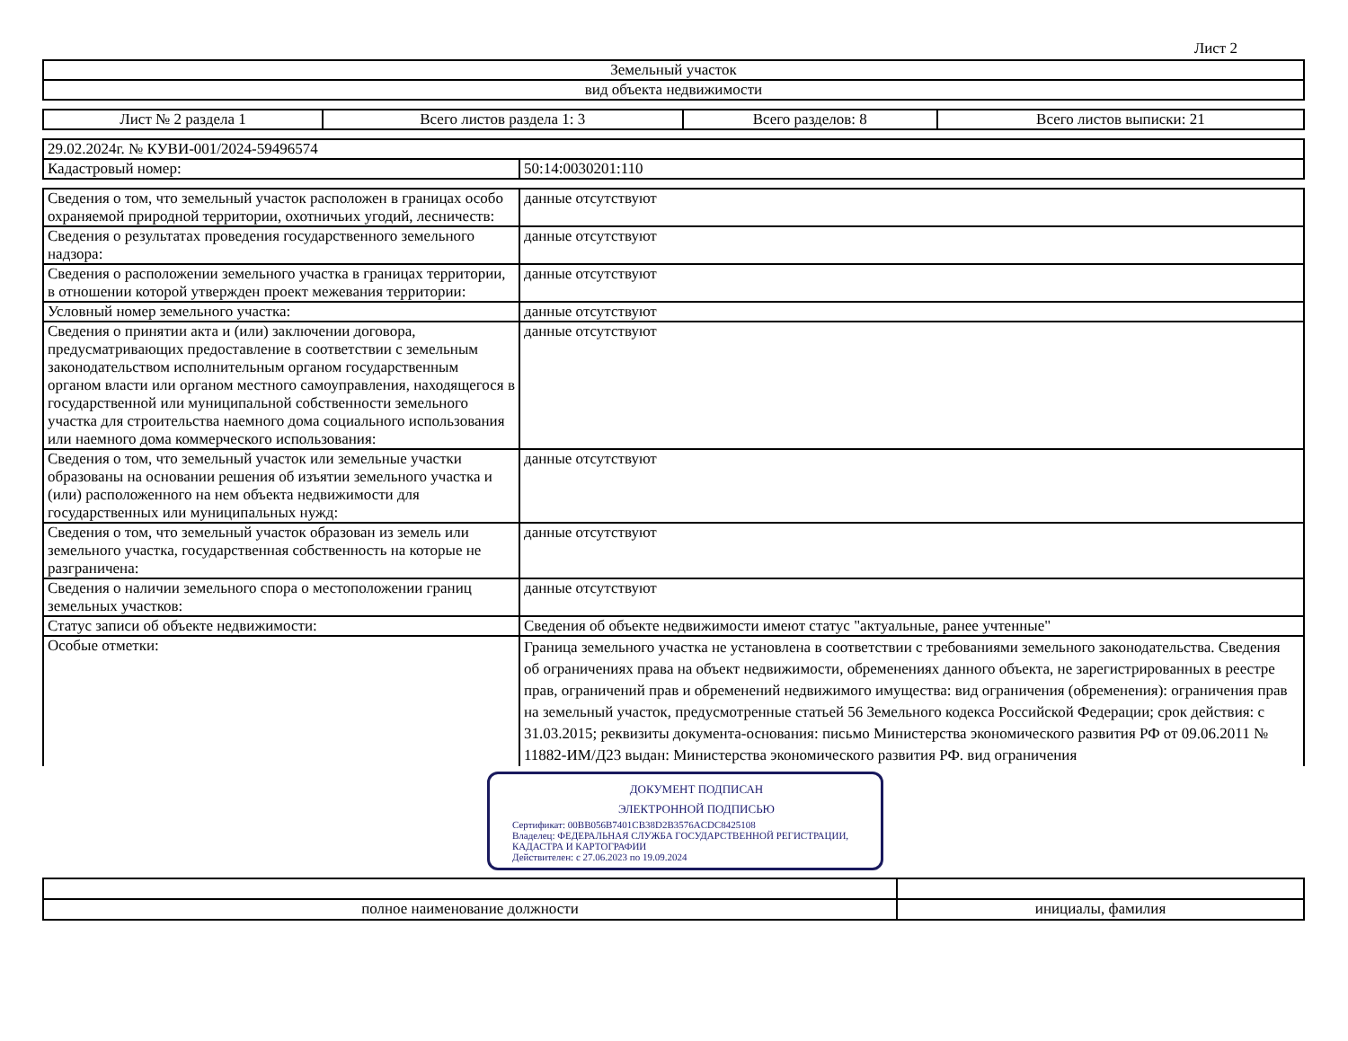Лист 2
| Земельный участок |
| вид объекта недвижимости |
| Лист № 2 раздела 1 | Всего листов раздела 1: 3 | Всего разделов: 8 | Всего листов выписки: 21 |
| 29.02.2024г. № КУВИ-001/2024-59496574 | |
| Кадастровый номер: | 50:14:0030201:110 |
| Сведения о том, что земельный участок расположен в границах особо охраняемой природной территории, охотничьих угодий, лесничеств: | данные отсутствуют |
| Сведения о результатах проведения государственного земельного надзора: | данные отсутствуют |
| Сведения о расположении земельного участка в границах территории, в отношении которой утвержден проект межевания территории: | данные отсутствуют |
| Условный номер земельного участка: | данные отсутствуют |
| Сведения о принятии акта и (или) заключении договора, предусматривающих предоставление в соответствии с земельным законодательством исполнительным органом государственным органом власти или органом местного самоуправления, находящегося в государственной или муниципальной собственности земельного участка для строительства наемного дома социального использования или наемного дома коммерческого использования: | данные отсутствуют |
| Сведения о том, что земельный участок или земельные участки образованы на основании решения об изъятии земельного участка и (или) расположенного на нем объекта недвижимости для государственных или муниципальных нужд: | данные отсутствуют |
| Сведения о том, что земельный участок образован из земель или земельного участка, государственная собственность на которые не разграничена: | данные отсутствуют |
| Сведения о наличии земельного спора о местоположении границ земельных участков: | данные отсутствуют |
| Статус записи об объекте недвижимости: | Сведения об объекте недвижимости имеют статус "актуальные, ранее учтенные" |
| Особые отметки: | Граница земельного участка не установлена в соответствии с требованиями земельного законодательства. Сведения об ограничениях права на объект недвижимости, обременениях данного объекта, не зарегистрированных в реестре прав, ограничений прав и обременений недвижимого имущества: вид ограничения (обременения): ограничения прав на земельный участок, предусмотренные статьей 56 Земельного кодекса Российской Федерации; срок действия: с 31.03.2015; реквизиты документа-основания: письмо Министерства экономического развития РФ от 09.06.2011 № 11882-ИМ/Д23 выдан: Министерства экономического развития РФ. вид ограничения |
ДОКУМЕНТ ПОДПИСАН
ЭЛЕКТРОННОЙ ПОДПИСЬЮ
Сертификат: 00BB056B7401CB38D2B3576ACDC8425108
Владелец: ФЕДЕРАЛЬНАЯ СЛУЖБА ГОСУДАРСТВЕННОЙ РЕГИСТРАЦИИ, КАДАСТРА И КАРТОГРАФИИ
Действителен: с 27.06.2023 по 19.09.2024
| полное наименование должности | инициалы, фамилия |